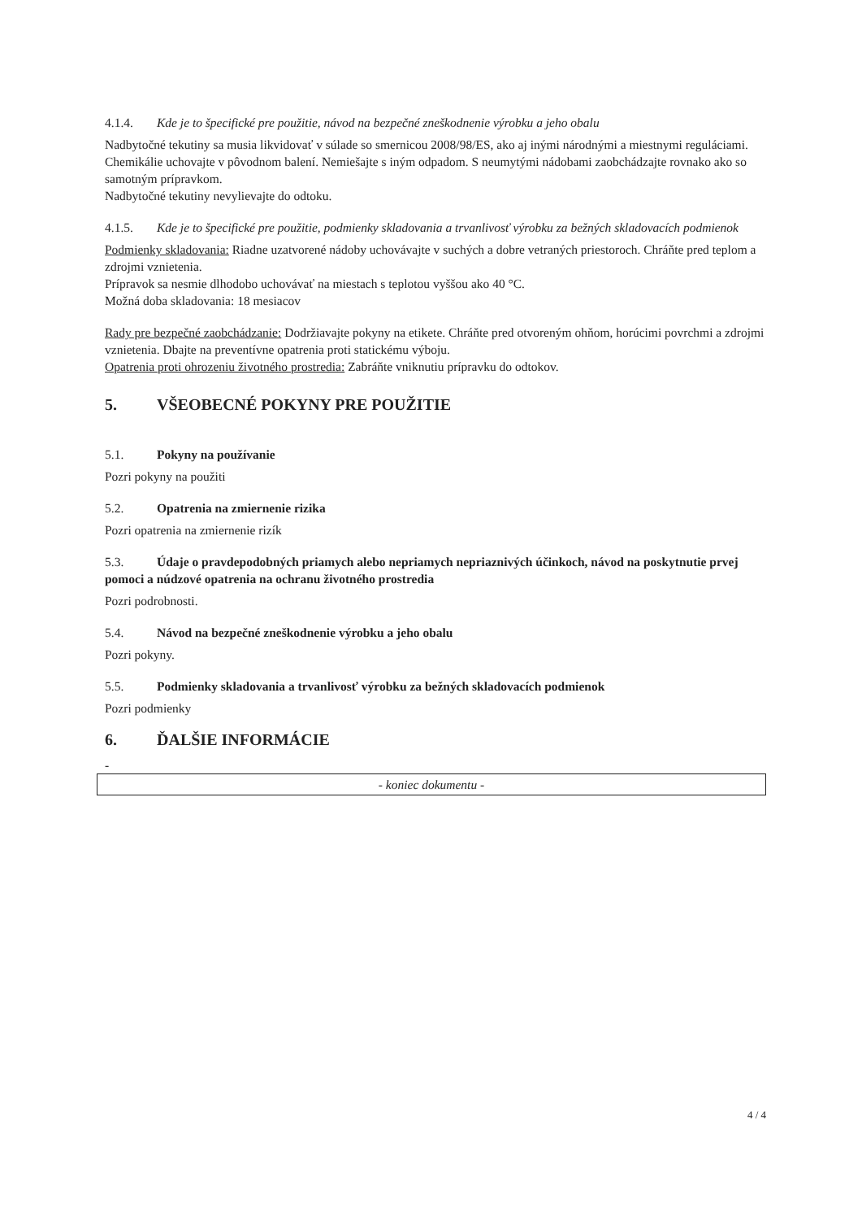4.1.4. Kde je to špecifické pre použitie, návod na bezpečné zneškodnenie výrobku a jeho obalu
Nadbytočné tekutiny sa musia likvidovať v súlade so smernicou 2008/98/ES, ako aj inými národnými a miestnymi reguláciami. Chemikálie uchovajte v pôvodnom balení. Nemiešajte s iným odpadom. S neumytými nádobami zaobchádzajte rovnako ako so samotným prípravkom.
Nadbytočné tekutiny nevylievajte do odtoku.
4.1.5. Kde je to špecifické pre použitie, podmienky skladovania a trvanlivosť výrobku za bežných skladovacích podmienok
Podmienky skladovania: Riadne uzatvorené nádoby uchovávajte v suchých a dobre vetraných priestoroch. Chráňte pred teplom a zdrojmi vznietenia.
Prípravok sa nesmie dlhodobo uchovávať na miestach s teplotou vyššou ako 40 °C.
Možná doba skladovania: 18 mesiacov
Rady pre bezpečné zaobchádzanie: Dodržiavajte pokyny na etikete. Chráňte pred otvoreným ohňom, horúcimi povrchmi a zdrojmi vznietenia. Dbajte na preventívne opatrenia proti statickému výboju.
Opatrenia proti ohrozeniu životného prostredia: Zabráňte vniknutiu prípravku do odtokov.
5. VŠEOBECNÉ POKYNY PRE POUŽITIE
5.1. Pokyny na používanie
Pozri pokyny na použiti
5.2. Opatrenia na zmiernenie rizika
Pozri opatrenia na zmiernenie rizík
5.3. Údaje o pravdepodobných priamych alebo nepriamych nepriaznivých účinkoch, návod na poskytnutie prvej pomoci a núdzové opatrenia na ochranu životného prostredia
Pozri podrobnosti.
5.4. Návod na bezpečné zneškodnenie výrobku a jeho obalu
Pozri pokyny.
5.5. Podmienky skladovania a trvanlivosť výrobku za bežných skladovacích podmienok
Pozri podmienky
6. ĎALŠIE INFORMÁCIE
-
- koniec dokumentu -
4 / 4